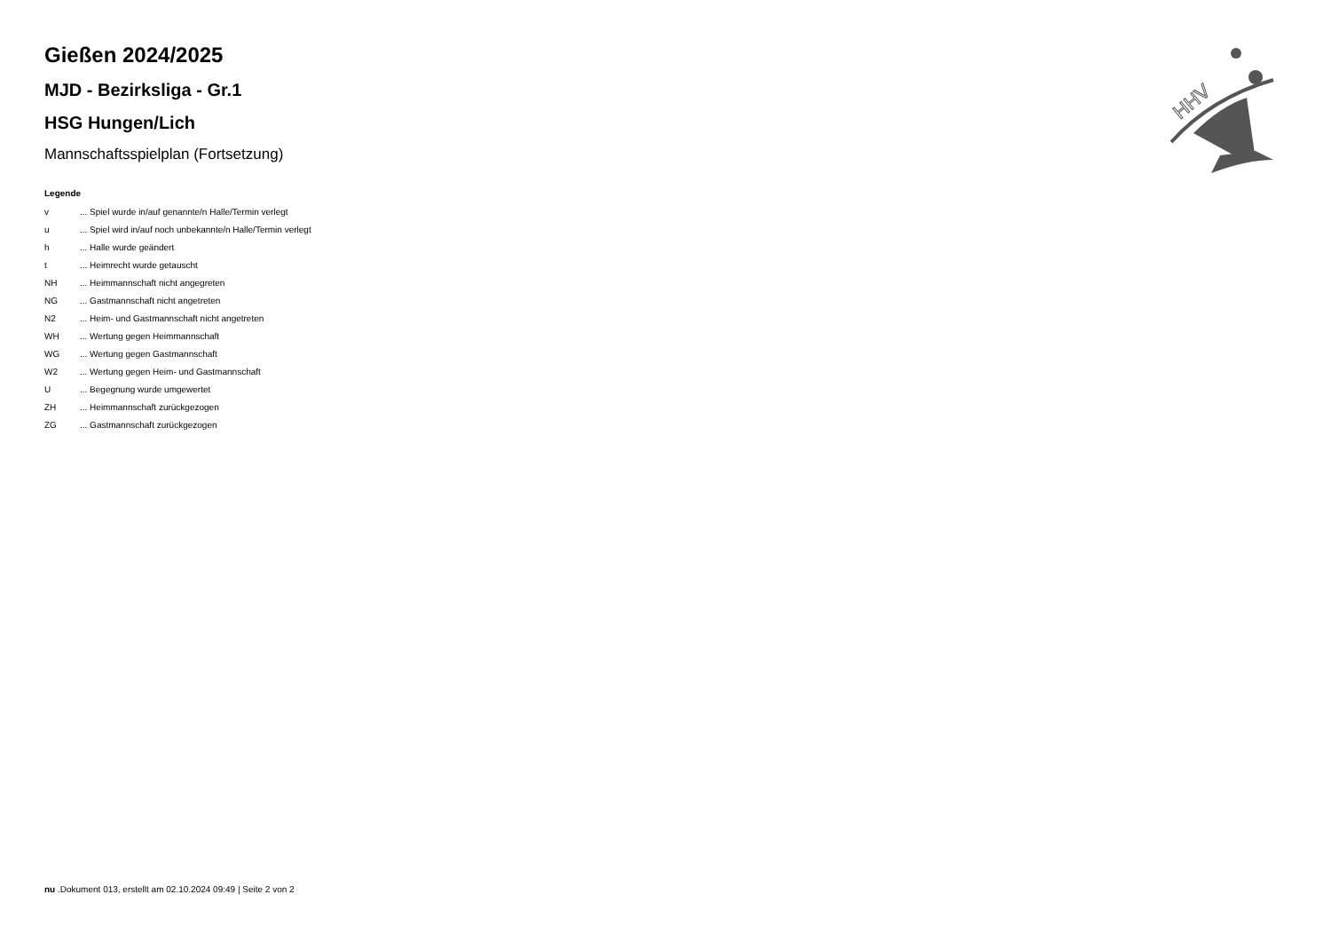HHV
Gießen 2024/2025
MJD - Bezirksliga - Gr.1
HSG Hungen/Lich
Mannschaftsspielplan (Fortsetzung)
Legende
v ... Spiel wurde in/auf genannte/n Halle/Termin verlegt
u ... Spiel wird in/auf noch unbekannte/n Halle/Termin verlegt
h ... Halle wurde geändert
t ... Heimrecht wurde getauscht
NH ... Heimmannschaft nicht angegreten
NG ... Gastmannschaft nicht angetreten
N2 ... Heim- und Gastmannschaft nicht angetreten
WH ... Wertung gegen Heimmannschaft
WG ... Wertung gegen Gastmannschaft
W2 ... Wertung gegen Heim- und Gastmannschaft
U ... Begegnung wurde umgewertet
ZH ... Heimmannschaft zurückgezogen
ZG ... Gastmannschaft zurückgezogen
nu .Dokument 013, erstellt am 02.10.2024 09:49 | Seite 2 von 2